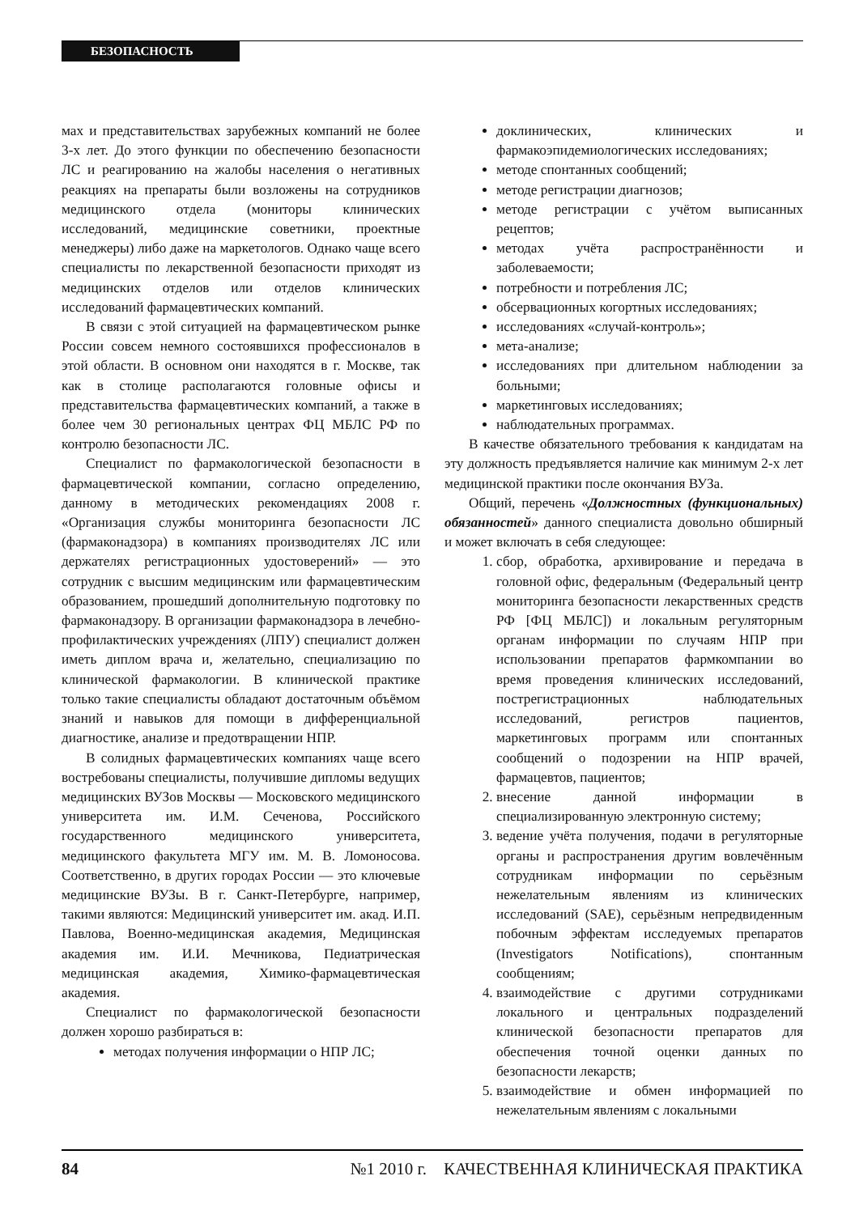БЕЗОПАСНОСТЬ
мах и представительствах зарубежных компаний не более 3-х лет. До этого функции по обеспечению безопасности ЛС и реагированию на жалобы населения о негативных реакциях на препараты были возложены на сотрудников медицинского отдела (мониторы клинических исследований, медицинские советники, проектные менеджеры) либо даже на маркетологов. Однако чаще всего специалисты по лекарственной безопасности приходят из медицинских отделов или отделов клинических исследований фармацевтических компаний.
В связи с этой ситуацией на фармацевтическом рынке России совсем немного состоявшихся профессионалов в этой области. В основном они находятся в г. Москве, так как в столице располагаются головные офисы и представительства фармацевтических компаний, а также в более чем 30 региональных центрах ФЦ МБЛС РФ по контролю безопасности ЛС.
Специалист по фармакологической безопасности в фармацевтической компании, согласно определению, данному в методических рекомендациях 2008 г. «Организация службы мониторинга безопасности ЛС (фармаконадзора) в компаниях производителях ЛС или держателях регистрационных удостоверений» — это сотрудник с высшим медицинским или фармацевтическим образованием, прошедший дополнительную подготовку по фармаконадзору. В организации фармаконадзора в лечебно-профилактических учреждениях (ЛПУ) специалист должен иметь диплом врача и, желательно, специализацию по клинической фармакологии. В клинической практике только такие специалисты обладают достаточным объёмом знаний и навыков для помощи в дифференциальной диагностике, анализе и предотвращении НПР.
В солидных фармацевтических компаниях чаще всего востребованы специалисты, получившие дипломы ведущих медицинских ВУЗов Москвы — Московского медицинского университета им. И.М. Сеченова, Российского государственного медицинского университета, медицинского факультета МГУ им. М. В. Ломоносова. Соответственно, в других городах России — это ключевые медицинские ВУЗы. В г. Санкт-Петербурге, например, такими являются: Медицинский университет им. акад. И.П. Павлова, Военно-медицинская академия, Медицинская академия им. И.И. Мечникова, Педиатрическая медицинская академия, Химико-фармацевтическая академия.
Специалист по фармакологической безопасности должен хорошо разбираться в:
методах получения информации о НПР ЛС;
доклинических, клинических и фармакоэпидемиологических исследованиях;
методе спонтанных сообщений;
методе регистрации диагнозов;
методе регистрации с учётом выписанных рецептов;
методах учёта распространённости и заболеваемости;
потребности и потребления ЛС;
обсервационных когортных исследованиях;
исследованиях «случай-контроль»;
мета-анализе;
исследованиях при длительном наблюдении за больными;
маркетинговых исследованиях;
наблюдательных программах.
В качестве обязательного требования к кандидатам на эту должность предъявляется наличие как минимум 2-х лет медицинской практики после окончания ВУЗа.
Общий, перечень «Должностных (функциональных) обязанностей» данного специалиста довольно обширный и может включать в себя следующее:
1. сбор, обработка, архивирование и передача в головной офис, федеральным (Федеральный центр мониторинга безопасности лекарственных средств РФ [ФЦ МБЛС]) и локальным регуляторным органам информации по случаям НПР при использовании препаратов фармкомпании во время проведения клинических исследований, пострегистрационных наблюдательных исследований, регистров пациентов, маркетинговых программ или спонтанных сообщений о подозрении на НПР врачей, фармацевтов, пациентов;
2. внесение данной информации в специализированную электронную систему;
3. ведение учёта получения, подачи в регуляторные органы и распространения другим вовлечённым сотрудникам информации по серьёзным нежелательным явлениям из клинических исследований (SAE), серьёзным непредвиденным побочным эффектам исследуемых препаратов (Investigators Notifications), спонтанным сообщениям;
4. взаимодействие с другими сотрудниками локального и центральных подразделений клинической безопасности препаратов для обеспечения точной оценки данных по безопасности лекарств;
5. взаимодействие и обмен информацией по нежелательным явлениям с локальными
84 №1 2010 г. КАЧЕСТВЕННАЯ КЛИНИЧЕСКАЯ ПРАКТИКА